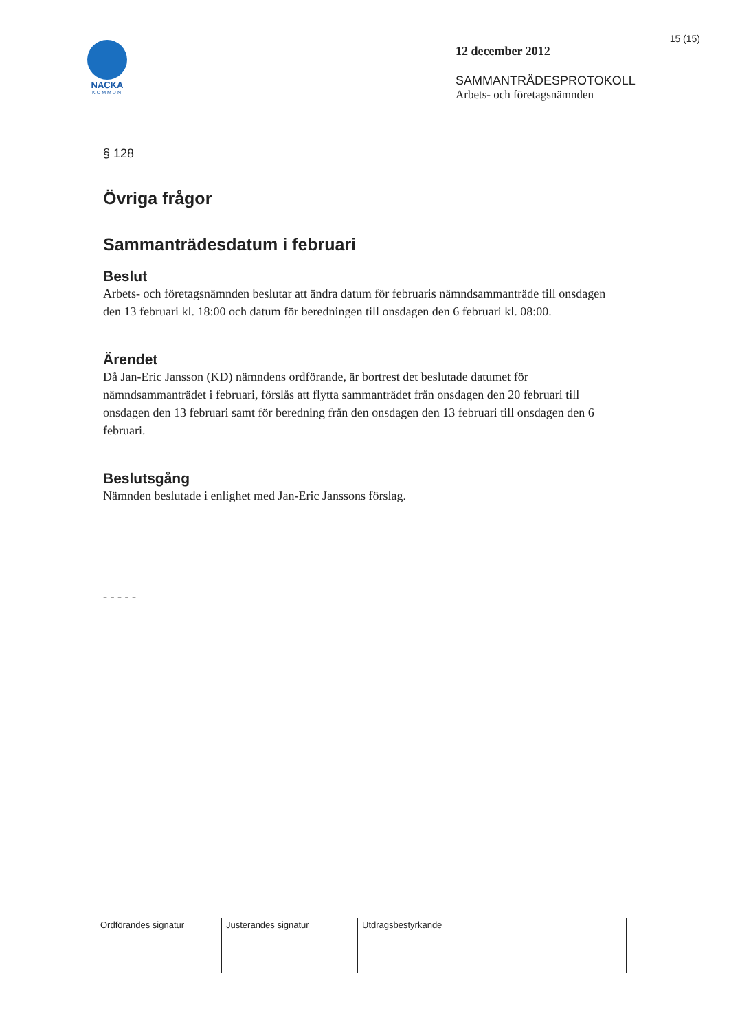15 (15)
NACKA
KOMMUN
12 december 2012
SAMMANTRÄDESPROTOKOLL
Arbets- och företagsnämnden
§ 128
Övriga frågor
Sammanträdesdatum i februari
Beslut
Arbets- och företagsnämnden beslutar att ändra datum för februaris nämndsammanträde till onsdagen den 13 februari kl. 18:00 och datum för beredningen till onsdagen den 6 februari kl. 08:00.
Ärendet
Då Jan-Eric Jansson (KD) nämndens ordförande, är bortrest det beslutade datumet för nämndsammanträdet i februari, förslås att flytta sammanträdet från onsdagen den 20 februari till onsdagen den 13 februari samt för beredning från den onsdagen den 13 februari till onsdagen den 6 februari.
Beslutsgång
Nämnden beslutade i enlighet med Jan-Eric Janssons förslag.
- - - - -
| Ordförandes signatur | Justerandes signatur | Utdragsbestyrkande |